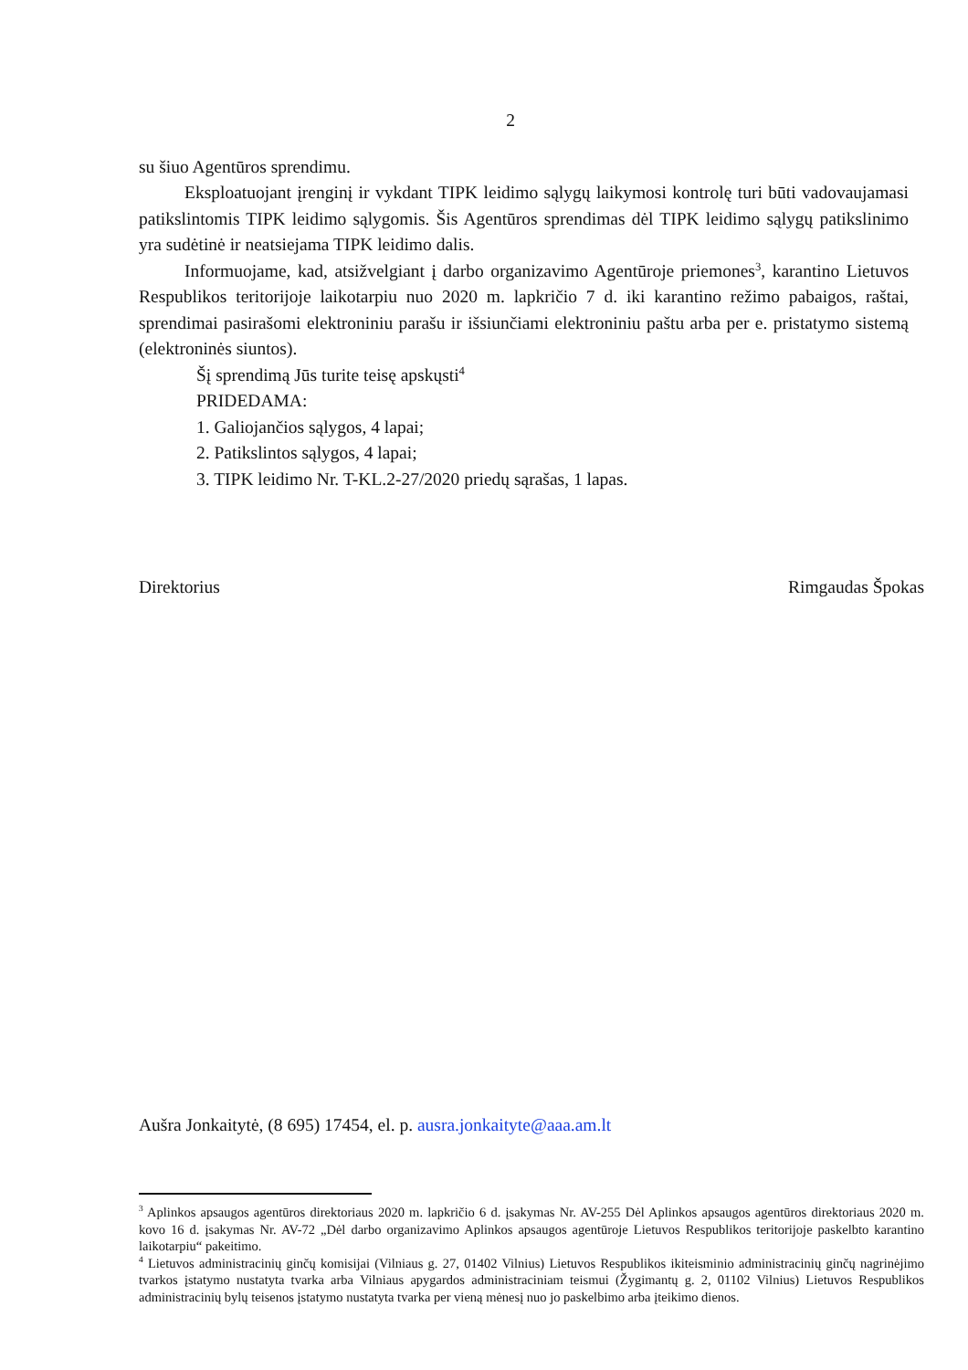2
su šiuo Agentūros sprendimu.
Eksploatuojant įrenginį ir vykdant TIPK leidimo sąlygų laikymosi kontrolę turi būti vadovaujamasi patikslintomis TIPK leidimo sąlygomis. Šis Agentūros sprendimas dėl TIPK leidimo sąlygų patikslinimo yra sudėtinė ir neatsiejama TIPK leidimo dalis.
Informuojame, kad, atsižvelgiant į darbo organizavimo Agentūroje priemones<sup>3</sup>, karantino Lietuvos Respublikos teritorijoje laikotarpiu nuo 2020 m. lapkričio 7 d. iki karantino režimo pabaigos, raštai, sprendimai pasirašomi elektroniniu parašu ir išsiunčiami elektroniniu paštu arba per e. pristatymo sistemą (elektroninės siuntos).
Šį sprendimą Jūs turite teisę apskųsti<sup>4</sup>
PRIDEDAMA:
1. Galiojančios sąlygos, 4 lapai;
2. Patikslintos sąlygos, 4 lapai;
3. TIPK leidimo Nr. T-KL.2-27/2020 priedų sąrašas, 1 lapas.
Direktorius Rimgaudas Špokas
Aušra Jonkaitytė, (8 695) 17454, el. p. ausra.jonkaityte@aaa.am.lt
<sup>3</sup> Aplinkos apsaugos agentūros direktoriaus 2020 m. lapkričio 6 d. įsakymas Nr. AV-255 Dėl Aplinkos apsaugos agentūros direktoriaus 2020 m. kovo 16 d. įsakymas Nr. AV-72 „Dėl darbo organizavimo Aplinkos apsaugos agentūroje Lietuvos Respublikos teritorijoje paskelbto karantino laikotarpiu“ pakeitimo.
<sup>4</sup> Lietuvos administracinių ginčų komisijai (Vilniaus g. 27, 01402 Vilnius) Lietuvos Respublikos ikiteisminio administracinių ginčų nagrinėjimo tvarkos įstatymo nustatyta tvarka arba Vilniaus apygardos administraciniam teismui (Žygimantų g. 2, 01102 Vilnius) Lietuvos Respublikos administracinių bylų teisenos įstatymo nustatyta tvarka per vieną mėnesį nuo jo paskelbimo arba įteikimo dienos.